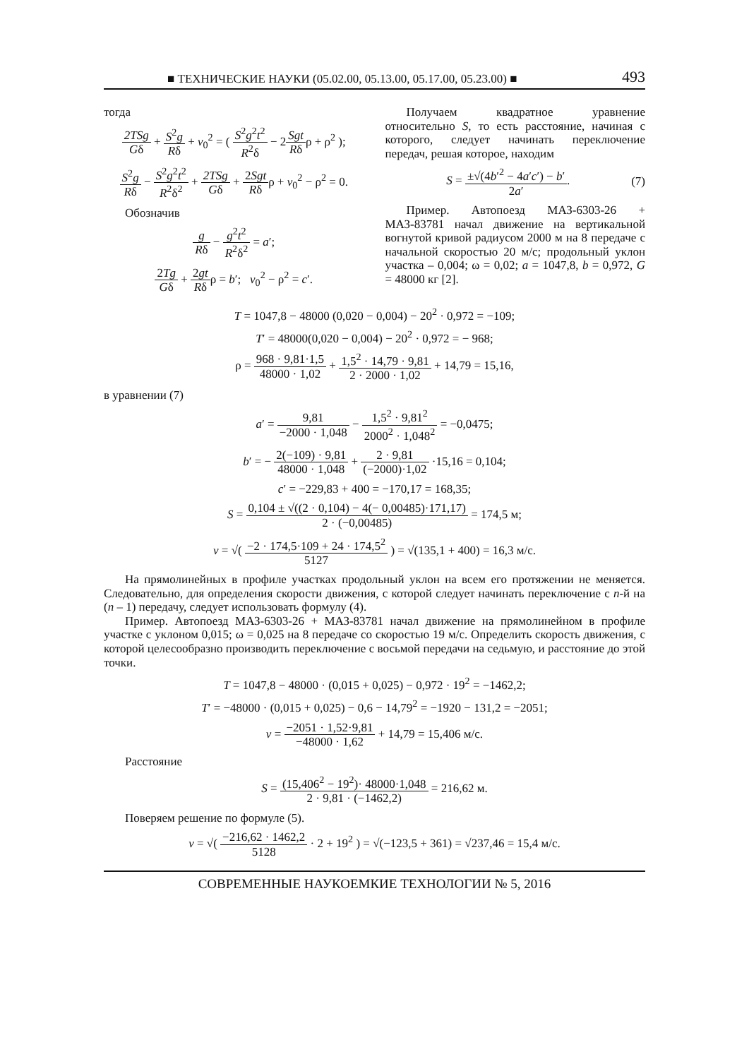■ ТЕХНИЧЕСКИЕ НАУКИ (05.02.00, 05.13.00, 05.17.00, 05.23.00) ■ 493
тогда
2TSg Gδ + S<sup>2</sup>g Rδ + v<sub>0</sub><sup>2</sup> = ( S<sup>2</sup>g<sup>2</sup>t<sup>2</sup> R<sup>2</sup>δ − 2Sgt Rδρ + ρ<sup>2</sup> );
S<sup>2</sup>g Rδ − S<sup>2</sup>g<sup>2</sup>t<sup>2</sup> R<sup>2</sup>δ<sup>2</sup> + 2TSg Gδ + 2Sgt Rδρ + v<sub>0</sub><sup>2</sup> − ρ<sup>2</sup> = 0.
Обозначив
g Rδ − g<sup>2</sup>t<sup>2</sup> R<sup>2</sup>δ<sup>2</sup> = a′;
2Tg Gδ + 2gt Rδρ = b′; v<sub>0</sub><sup>2</sup> − ρ<sup>2</sup> = c′.
Получаем квадратное уравнение относительно S, то есть расстояние, начиная с которого, следует начинать переключение передач, решая которое, находим
S = ±√(4b′<sup>2</sup> − 4a′c′) − b′ 2a′. (7)
Пример. Автопоезд МАЗ-6303-26 + МАЗ-83781 начал движение на вертикальной вогнутой кривой радиусом 2000 м на 8 передаче с начальной скоростью 20 м/с; продольный уклон участка – 0,004; ω = 0,02; a = 1047,8, b = 0,972, G = 48000 кг [2].
T = 1047,8 − 48000 (0,020 − 0,004) − 20<sup>2</sup> · 0,972 = −109;
T′ = 48000(0,020 − 0,004) − 20<sup>2</sup> · 0,972 = − 968;
ρ = 968 · 9,81·1,5 48000 · 1,02 + 1,5<sup>2</sup> · 14,79 · 9,81 2 · 2000 · 1,02 + 14,79 = 15,16,
в уравнении (7)
a′ = 9,81 −2000 · 1,048 − 1,5<sup>2</sup> · 9,81<sup>2</sup> 2000<sup>2</sup> · 1,048<sup>2</sup> = −0,0475;
b′ = − 2(−109) · 9,81 48000 · 1,048 + 2 · 9,81 (−2000)·1,02 ·15,16 = 0,104;
c′ = −229,83 + 400 = −170,17 = 168,35;
S = 0,104 ± √((2 · 0,104) − 4(− 0,00485)·171,17) 2 · (−0,00485) = 174,5 м;
v = √( −2 · 174,5·109 + 24 · 174,5<sup>2</sup> 5127 ) = √(135,1 + 400) = 16,3 м/с.
На прямолинейных в профиле участках продольный уклон на всем его протяжении не меняется. Следовательно, для определения скорости движения, с которой следует начинать переключение с n-й на (n – 1) передачу, следует использовать формулу (4).
Пример. Автопоезд МАЗ-6303-26 + МАЗ-83781 начал движение на прямолинейном в профиле участке с уклоном 0,015; ω = 0,025 на 8 передаче со скоростью 19 м/с. Определить скорость движения, с которой целесообразно производить переключение с восьмой передачи на седьмую, и расстояние до этой точки.
T = 1047,8 − 48000 · (0,015 + 0,025) − 0,972 · 19<sup>2</sup> = −1462,2;
T′ = −48000 · (0,015 + 0,025) − 0,6 − 14,79<sup>2</sup> = −1920 − 131,2 = −2051;
v = −2051 · 1,52·9,81 −48000 · 1,62 + 14,79 = 15,406 м/с.
Расстояние
S = (15,406<sup>2</sup> − 19<sup>2</sup>)· 48000·1,048 2 · 9,81 · (−1462,2) = 216,62 м.
Поверяем решение по формуле (5).
v = √( −216,62 · 1462,2 5128 · 2 + 19<sup>2</sup> ) = √(−123,5 + 361) = √237,46 = 15,4 м/с.
СОВРЕМЕННЫЕ НАУКОЕМКИЕ ТЕХНОЛОГИИ № 5, 2016